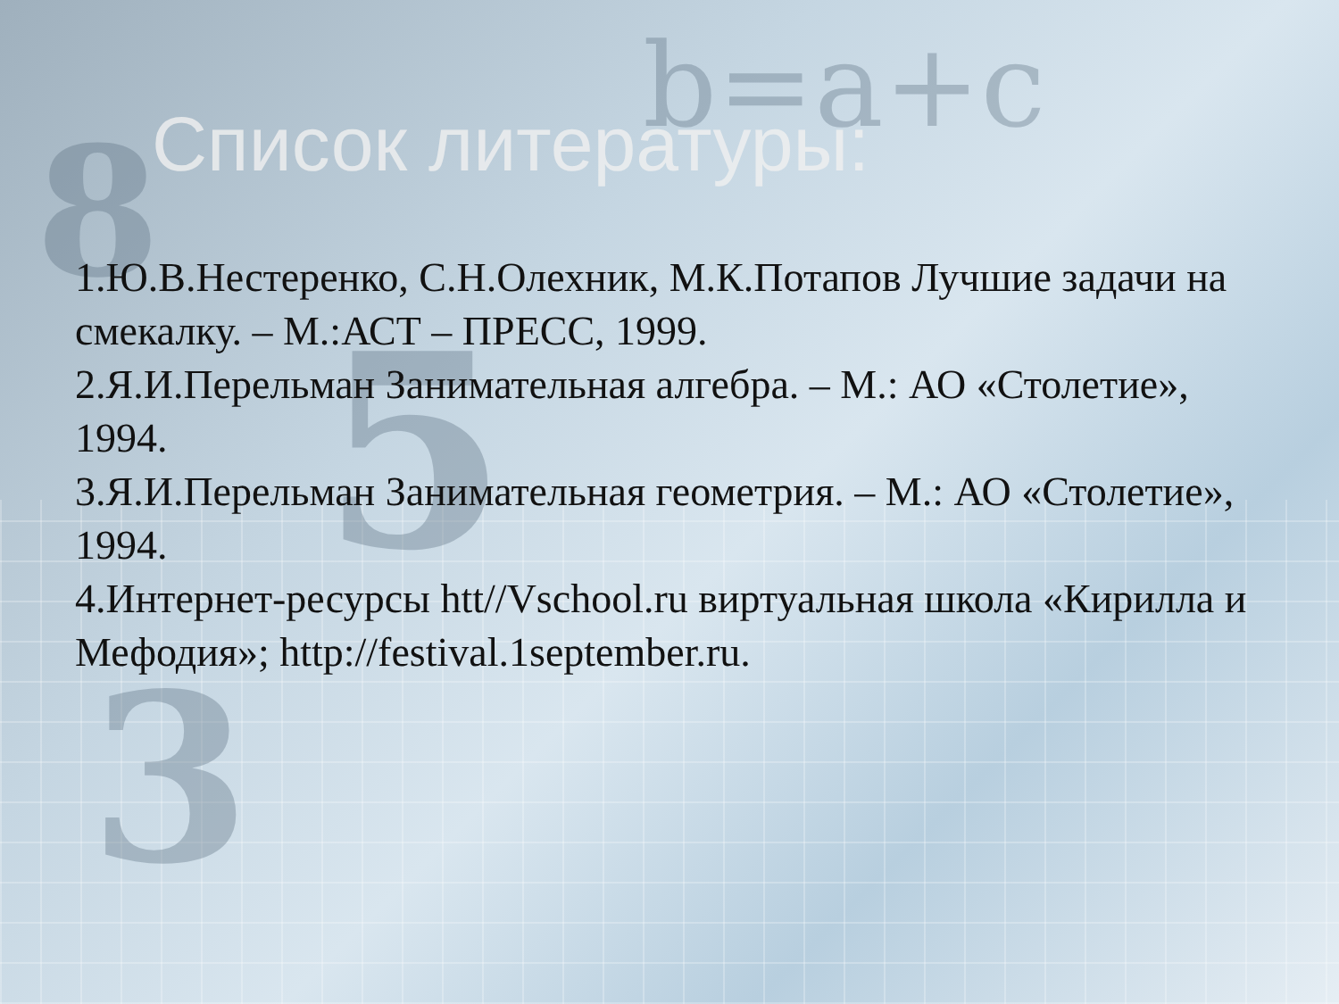8
5
3
b=a+c
Список литературы:
1.Ю.В.Нестеренко, С.Н.Олехник, М.К.Потапов Лучшие задачи на смекалку. – М.:АСТ – ПРЕСС, 1999.
2.Я.И.Перельман Занимательная алгебра. – М.: АО «Столетие», 1994.
3.Я.И.Перельман Занимательная геометрия. – М.: АО «Столетие», 1994.
4.Интернет-ресурсы htt//Vschool.ru виртуальная школа «Кирилла и Мефодия»; http://festival.1september.ru.